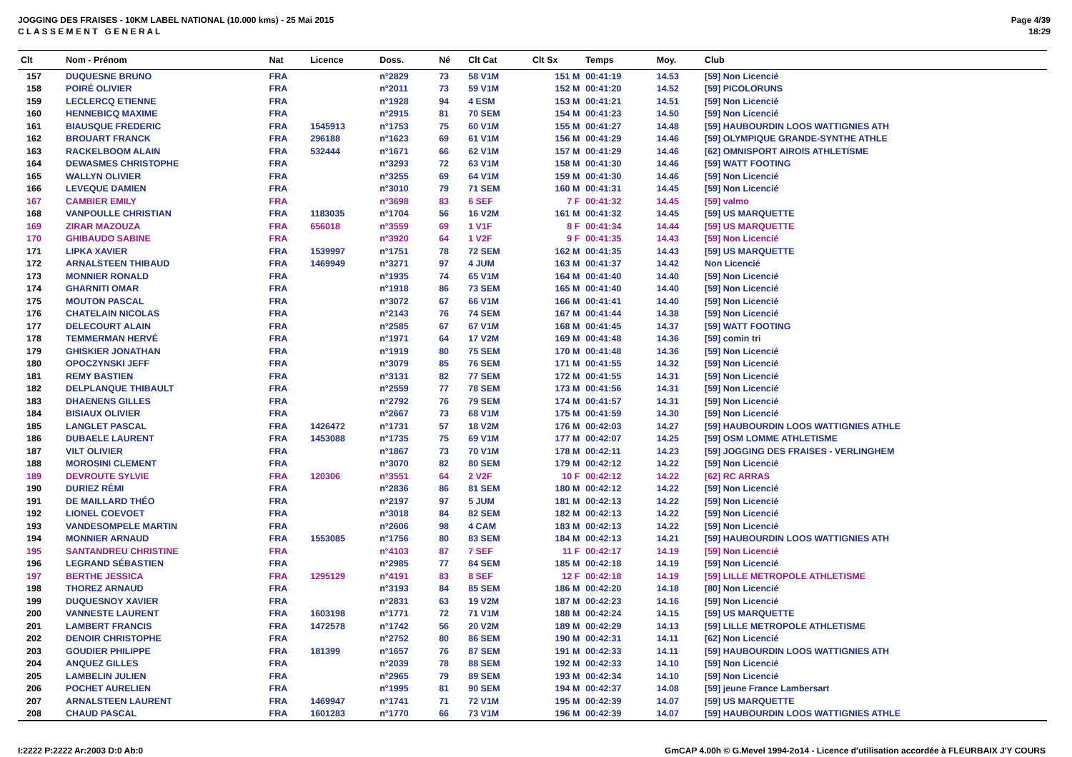JOGGING DES FRAISES - 10KM LABEL NATIONAL (10.000 kms) - 25 Mai 2015
C L A S S E M E N T G E N E R A L
Page 4/39
18:29
| Clt | Nom - Prénom | Nat | Licence | Doss. | Né | Clt Cat | Clt Sx | Temps | Moy. | Club |
| --- | --- | --- | --- | --- | --- | --- | --- | --- | --- | --- |
| 157 | DUQUESNE BRUNO | FRA | | n°2829 | 73 | 58 V1M | 151 M | 00:41:19 | 14.53 | [59] Non Licencié |
| 158 | POIRÉ OLIVIER | FRA | | n°2011 | 73 | 59 V1M | 152 M | 00:41:20 | 14.52 | [59] PICOLORUNS |
| 159 | LECLERCQ ETIENNE | FRA | | n°1928 | 94 | 4 ESM | 153 M | 00:41:21 | 14.51 | [59] Non Licencié |
| 160 | HENNEBICQ MAXIME | FRA | | n°2915 | 81 | 70 SEM | 154 M | 00:41:23 | 14.50 | [59] Non Licencié |
| 161 | BIAUSQUE FREDERIC | FRA | 1545913 | n°1753 | 75 | 60 V1M | 155 M | 00:41:27 | 14.48 | [59] HAUBOURDIN LOOS WATTIGNIES ATH |
| 162 | BROUART FRANCK | FRA | 296188 | n°1623 | 69 | 61 V1M | 156 M | 00:41:29 | 14.46 | [59] OLYMPIQUE GRANDE-SYNTHE ATHLE |
| 163 | RACKELBOOM ALAIN | FRA | 532444 | n°1671 | 66 | 62 V1M | 157 M | 00:41:29 | 14.46 | [62] OMNISPORT AIROIS ATHLETISME |
| 164 | DEWASMES CHRISTOPHE | FRA | | n°3293 | 72 | 63 V1M | 158 M | 00:41:30 | 14.46 | [59] WATT FOOTING |
| 165 | WALLYN OLIVIER | FRA | | n°3255 | 69 | 64 V1M | 159 M | 00:41:30 | 14.46 | [59] Non Licencié |
| 166 | LEVEQUE DAMIEN | FRA | | n°3010 | 79 | 71 SEM | 160 M | 00:41:31 | 14.45 | [59] Non Licencié |
| 167 | CAMBIER EMILY | FRA | | n°3698 | 83 | 6 SEF | 7 F | 00:41:32 | 14.45 | [59] valmo |
| 168 | VANPOULLE CHRISTIAN | FRA | 1183035 | n°1704 | 56 | 16 V2M | 161 M | 00:41:32 | 14.45 | [59] US MARQUETTE |
| 169 | ZIRAR MAZOUZA | FRA | 656018 | n°3559 | 69 | 1 V1F | 8 F | 00:41:34 | 14.44 | [59] US MARQUETTE |
| 170 | GHIBAUDO SABINE | FRA | | n°3920 | 64 | 1 V2F | 9 F | 00:41:35 | 14.43 | [59] Non Licencié |
| 171 | LIPKA XAVIER | FRA | 1539997 | n°1751 | 78 | 72 SEM | 162 M | 00:41:35 | 14.43 | [59] US MARQUETTE |
| 172 | ARNALSTEEN THIBAUD | FRA | 1469949 | n°3271 | 97 | 4 JUM | 163 M | 00:41:37 | 14.42 | Non Licencié |
| 173 | MONNIER RONALD | FRA | | n°1935 | 74 | 65 V1M | 164 M | 00:41:40 | 14.40 | [59] Non Licencié |
| 174 | GHARNITI OMAR | FRA | | n°1918 | 86 | 73 SEM | 165 M | 00:41:40 | 14.40 | [59] Non Licencié |
| 175 | MOUTON PASCAL | FRA | | n°3072 | 67 | 66 V1M | 166 M | 00:41:41 | 14.40 | [59] Non Licencié |
| 176 | CHATELAIN NICOLAS | FRA | | n°2143 | 76 | 74 SEM | 167 M | 00:41:44 | 14.38 | [59] Non Licencié |
| 177 | DELECOURT ALAIN | FRA | | n°2585 | 67 | 67 V1M | 168 M | 00:41:45 | 14.37 | [59] WATT FOOTING |
| 178 | TEMMERMAN HERVÉ | FRA | | n°1971 | 64 | 17 V2M | 169 M | 00:41:48 | 14.36 | [59] comin tri |
| 179 | GHISKIER JONATHAN | FRA | | n°1919 | 80 | 75 SEM | 170 M | 00:41:48 | 14.36 | [59] Non Licencié |
| 180 | OPOCZYNSKI JEFF | FRA | | n°3079 | 85 | 76 SEM | 171 M | 00:41:55 | 14.32 | [59] Non Licencié |
| 181 | REMY BASTIEN | FRA | | n°3131 | 82 | 77 SEM | 172 M | 00:41:55 | 14.31 | [59] Non Licencié |
| 182 | DELPLANQUE THIBAULT | FRA | | n°2559 | 77 | 78 SEM | 173 M | 00:41:56 | 14.31 | [59] Non Licencié |
| 183 | DHAENENS GILLES | FRA | | n°2792 | 76 | 79 SEM | 174 M | 00:41:57 | 14.31 | [59] Non Licencié |
| 184 | BISIAUX OLIVIER | FRA | | n°2667 | 73 | 68 V1M | 175 M | 00:41:59 | 14.30 | [59] Non Licencié |
| 185 | LANGLET PASCAL | FRA | 1426472 | n°1731 | 57 | 18 V2M | 176 M | 00:42:03 | 14.27 | [59] HAUBOURDIN LOOS WATTIGNIES ATHLE |
| 186 | DUBAELE LAURENT | FRA | 1453088 | n°1735 | 75 | 69 V1M | 177 M | 00:42:07 | 14.25 | [59] OSM LOMME ATHLETISME |
| 187 | VILT OLIVIER | FRA | | n°1867 | 73 | 70 V1M | 178 M | 00:42:11 | 14.23 | [59] JOGGING DES FRAISES - VERLINGHEM |
| 188 | MOROSINI CLEMENT | FRA | | n°3070 | 82 | 80 SEM | 179 M | 00:42:12 | 14.22 | [59] Non Licencié |
| 189 | DEVROUTE SYLVIE | FRA | 120306 | n°3551 | 64 | 2 V2F | 10 F | 00:42:12 | 14.22 | [62] RC ARRAS |
| 190 | DURIEZ RÉMI | FRA | | n°2836 | 86 | 81 SEM | 180 M | 00:42:12 | 14.22 | [59] Non Licencié |
| 191 | DE MAILLARD THÉO | FRA | | n°2197 | 97 | 5 JUM | 181 M | 00:42:13 | 14.22 | [59] Non Licencié |
| 192 | LIONEL COEVOET | FRA | | n°3018 | 84 | 82 SEM | 182 M | 00:42:13 | 14.22 | [59] Non Licencié |
| 193 | VANDESOMPELE MARTIN | FRA | | n°2606 | 98 | 4 CAM | 183 M | 00:42:13 | 14.22 | [59] Non Licencié |
| 194 | MONNIER ARNAUD | FRA | 1553085 | n°1756 | 80 | 83 SEM | 184 M | 00:42:13 | 14.21 | [59] HAUBOURDIN LOOS WATTIGNIES ATH |
| 195 | SANTANDREU CHRISTINE | FRA | | n°4103 | 87 | 7 SEF | 11 F | 00:42:17 | 14.19 | [59] Non Licencié |
| 196 | LEGRAND SÉBASTIEN | FRA | | n°2985 | 77 | 84 SEM | 185 M | 00:42:18 | 14.19 | [59] Non Licencié |
| 197 | BERTHE JESSICA | FRA | 1295129 | n°4191 | 83 | 8 SEF | 12 F | 00:42:18 | 14.19 | [59] LILLE METROPOLE ATHLETISME |
| 198 | THOREZ ARNAUD | FRA | | n°3193 | 84 | 85 SEM | 186 M | 00:42:20 | 14.18 | [80] Non Licencié |
| 199 | DUQUESNOY XAVIER | FRA | | n°2831 | 63 | 19 V2M | 187 M | 00:42:23 | 14.16 | [59] Non Licencié |
| 200 | VANNESTE LAURENT | FRA | 1603198 | n°1771 | 72 | 71 V1M | 188 M | 00:42:24 | 14.15 | [59] US MARQUETTE |
| 201 | LAMBERT FRANCIS | FRA | 1472578 | n°1742 | 56 | 20 V2M | 189 M | 00:42:29 | 14.13 | [59] LILLE METROPOLE ATHLETISME |
| 202 | DENOIR CHRISTOPHE | FRA | | n°2752 | 80 | 86 SEM | 190 M | 00:42:31 | 14.11 | [62] Non Licencié |
| 203 | GOUDIER PHILIPPE | FRA | 181399 | n°1657 | 76 | 87 SEM | 191 M | 00:42:33 | 14.11 | [59] HAUBOURDIN LOOS WATTIGNIES ATH |
| 204 | ANQUEZ GILLES | FRA | | n°2039 | 78 | 88 SEM | 192 M | 00:42:33 | 14.10 | [59] Non Licencié |
| 205 | LAMBELIN JULIEN | FRA | | n°2965 | 79 | 89 SEM | 193 M | 00:42:34 | 14.10 | [59] Non Licencié |
| 206 | POCHET AURELIEN | FRA | | n°1995 | 81 | 90 SEM | 194 M | 00:42:37 | 14.08 | [59] jeune France Lambersart |
| 207 | ARNALSTEEN LAURENT | FRA | 1469947 | n°1741 | 71 | 72 V1M | 195 M | 00:42:39 | 14.07 | [59] US MARQUETTE |
| 208 | CHAUD PASCAL | FRA | 1601283 | n°1770 | 66 | 73 V1M | 196 M | 00:42:39 | 14.07 | [59] HAUBOURDIN LOOS WATTIGNIES ATHLE |
I:2222 P:2222 Ar:2003 D:0 Ab:0
GmCAP 4.00h © G.Mevel 1994-2o14 - Licence d'utilisation accordée à FLEURBAIX J'Y COURS